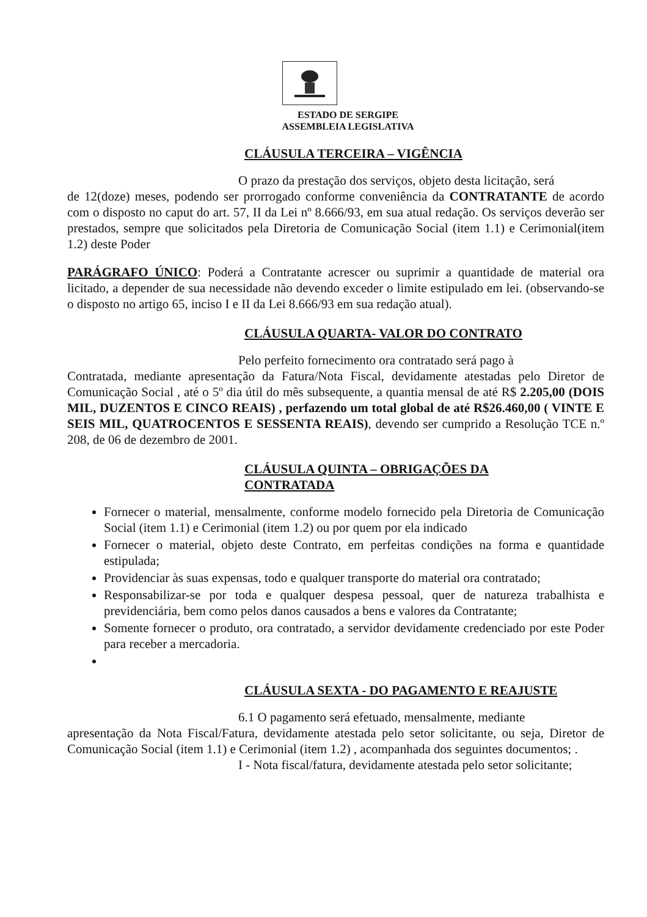ESTADO DE SERGIPE
ASSEMBLEIA LEGISLATIVA
CLÁUSULA TERCEIRA – VIGÊNCIA
O prazo da prestação dos serviços, objeto desta licitação, será
de 12(doze) meses, podendo ser prorrogado conforme conveniência da CONTRATANTE de acordo com o disposto no caput do art. 57, II da Lei nº 8.666/93, em sua atual redação. Os serviços deverão ser prestados, sempre que solicitados pela Diretoria de Comunicação Social (item 1.1) e Cerimonial(item 1.2) deste Poder
PARÁGRAFO ÚNICO: Poderá a Contratante acrescer ou suprimir a quantidade de material ora licitado, a depender de sua necessidade não devendo exceder o limite estipulado em lei. (observando-se o disposto no artigo 65, inciso I e II da Lei 8.666/93 em sua redação atual).
CLÁUSULA QUARTA- VALOR DO CONTRATO
Pelo perfeito fornecimento ora contratado será pago à
Contratada, mediante apresentação da Fatura/Nota Fiscal, devidamente atestadas pelo Diretor de Comunicação Social , até o 5º dia útil do mês subsequente, a quantia mensal de até R$ 2.205,00 (DOIS MIL, DUZENTOS E CINCO REAIS) , perfazendo um total global de até R$26.460,00 ( VINTE E SEIS MIL, QUATROCENTOS E SESSENTA REAIS), devendo ser cumprido a Resolução TCE n.º 208, de 06 de dezembro de 2001.
CLÁUSULA QUINTA – OBRIGAÇÕES DA
CONTRATADA
Fornecer o material, mensalmente, conforme modelo fornecido pela Diretoria de Comunicação Social (item 1.1) e Cerimonial (item 1.2) ou por quem por ela indicado
Fornecer o material, objeto deste Contrato, em perfeitas condições na forma e quantidade estipulada;
Providenciar às suas expensas, todo e qualquer transporte do material ora contratado;
Responsabilizar-se por toda e qualquer despesa pessoal, quer de natureza trabalhista e previdenciária, bem como pelos danos causados a bens e valores da Contratante;
Somente fornecer o produto, ora contratado, a servidor devidamente credenciado por este Poder para receber a mercadoria.
CLÁUSULA SEXTA - DO PAGAMENTO E REAJUSTE
6.1 O pagamento será efetuado, mensalmente, mediante
apresentação da Nota Fiscal/Fatura, devidamente atestada pelo setor solicitante, ou seja, Diretor de Comunicação Social (item 1.1) e Cerimonial (item 1.2) , acompanhada dos seguintes documentos; .
I - Nota fiscal/fatura, devidamente atestada pelo setor solicitante;